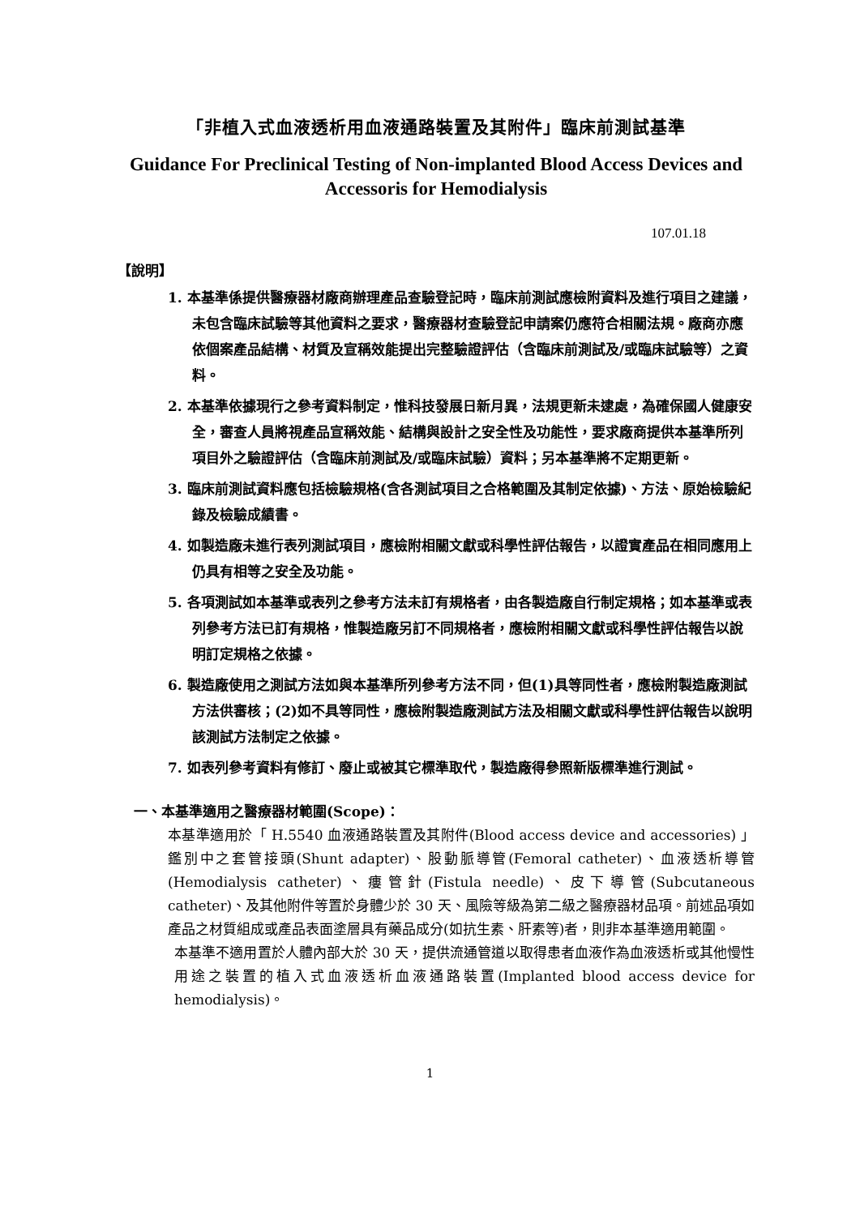「非植入式血液透析用血液通路裝置及其附件」臨床前測試基準
Guidance For Preclinical Testing of Non-implanted Blood Access Devices and Accessoris for Hemodialysis
107.01.18
【說明】
1. 本基準係提供醫療器材廠商辦理產品查驗登記時，臨床前測試應檢附資料及進行項目之建議，未包含臨床試驗等其他資料之要求，醫療器材查驗登記申請案仍應符合相關法規。廠商亦應依個案產品結構、材質及宣稱效能提出完整驗證評估（含臨床前測試及/或臨床試驗等）之資料。
2. 本基準依據現行之參考資料制定，惟科技發展日新月異，法規更新未逮處，為確保國人健康安全，審查人員將視產品宣稱效能、結構與設計之安全性及功能性，要求廠商提供本基準所列項目外之驗證評估（含臨床前測試及/或臨床試驗）資料；另本基準將不定期更新。
3. 臨床前測試資料應包括檢驗規格(含各測試項目之合格範圍及其制定依據)、方法、原始檢驗紀錄及檢驗成績書。
4. 如製造廠未進行表列測試項目，應檢附相關文獻或科學性評估報告，以證實產品在相同應用上仍具有相等之安全及功能。
5. 各項測試如本基準或表列之參考方法未訂有規格者，由各製造廠自行制定規格；如本基準或表列參考方法已訂有規格，惟製造廠另訂不同規格者，應檢附相關文獻或科學性評估報告以說明訂定規格之依據。
6. 製造廠使用之測試方法如與本基準所列參考方法不同，但(1)具等同性者，應檢附製造廠測試方法供審核；(2)如不具等同性，應檢附製造廠測試方法及相關文獻或科學性評估報告以說明該測試方法制定之依據。
7. 如表列參考資料有修訂、廢止或被其它標準取代，製造廠得參照新版標準進行測試。
一、本基準適用之醫療器材範圍(Scope)：
本基準適用於「 H.5540 血液通路裝置及其附件(Blood access device and accessories) 」鑑別中之套管接頭(Shunt adapter)、股動脈導管(Femoral catheter)、血液透析導管(Hemodialysis catheter)、瘻管針(Fistula needle)、皮下導管(Subcutaneous catheter)、及其他附件等置於身體少於 30 天、風險等級為第二級之醫療器材品項。前述品項如產品之材質組成或產品表面塗層具有藥品成分(如抗生素、肝素等)者，則非本基準適用範圍。
本基準不適用置於人體內部大於 30 天，提供流通管道以取得患者血液作為血液透析或其他慢性用途之裝置的植入式血液透析血液通路裝置(Implanted blood access device for hemodialysis)。
1